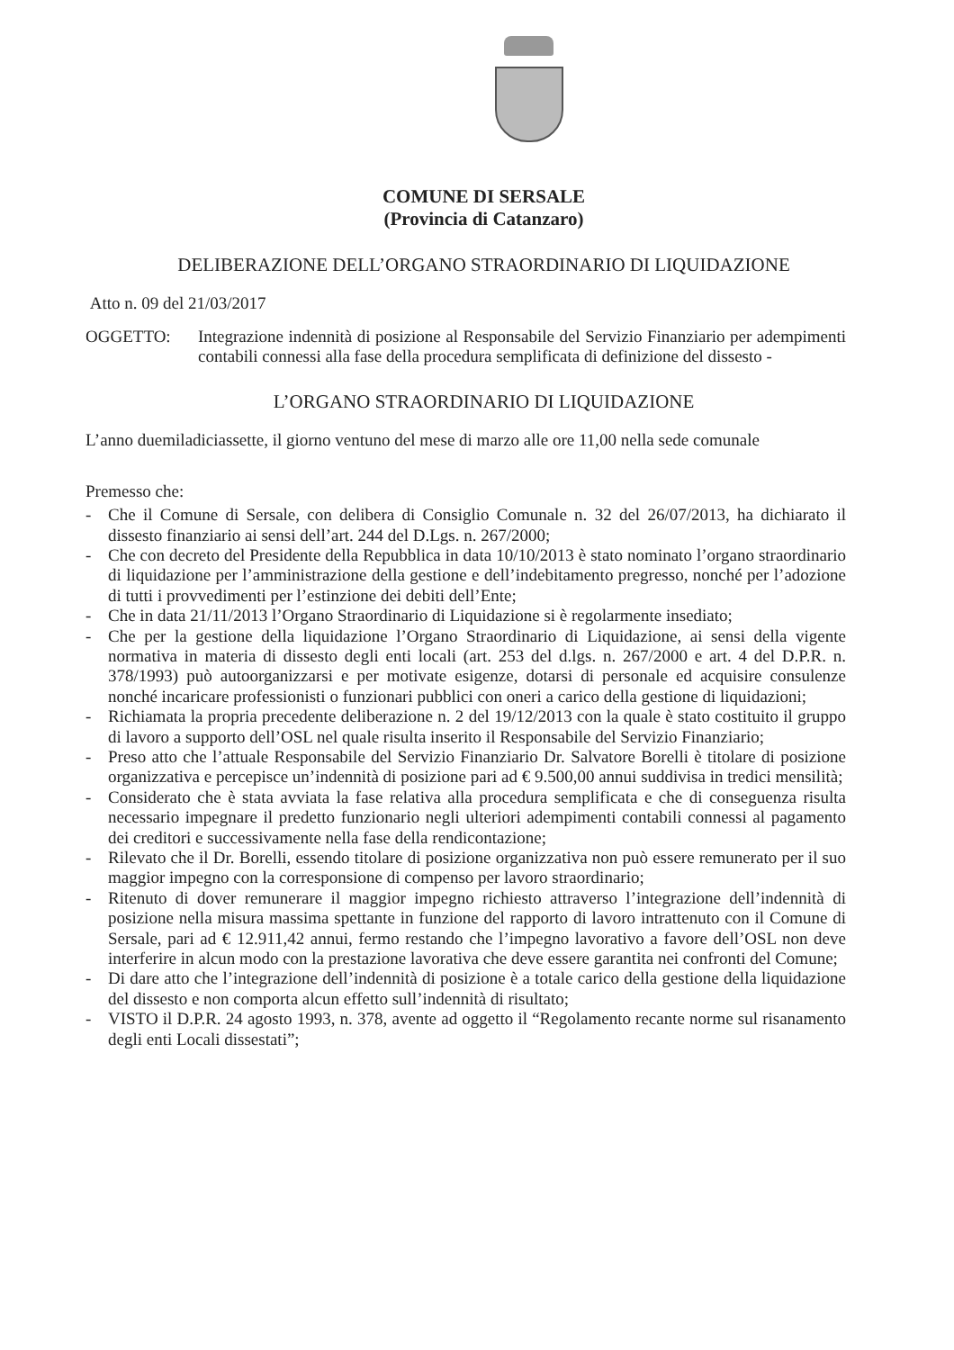COMUNE DI SERSALE
(Provincia di Catanzaro)
DELIBERAZIONE DELL’ORGANO STRAORDINARIO DI LIQUIDAZIONE
Atto n. 09 del 21/03/2017
OGGETTO: Integrazione indennità di posizione al Responsabile del Servizio Finanziario per adempimenti contabili connessi alla fase della procedura semplificata di definizione del dissesto -
L’ORGANO STRAORDINARIO DI LIQUIDAZIONE
L’anno duemiladiciassette, il giorno ventuno del mese di marzo alle ore 11,00 nella sede comunale
Premesso che:
- Che il Comune di Sersale, con delibera di Consiglio Comunale n. 32 del 26/07/2013, ha dichiarato il dissesto finanziario ai sensi dell’art. 244 del D.Lgs. n. 267/2000;
- Che con decreto del Presidente della Repubblica in data 10/10/2013 è stato nominato l’organo straordinario di liquidazione per l’amministrazione della gestione e dell’indebitamento pregresso, nonché per l’adozione di tutti i provvedimenti per l’estinzione dei debiti dell’Ente;
- Che in data 21/11/2013 l’Organo Straordinario di Liquidazione si è regolarmente insediato;
- Che per la gestione della liquidazione l’Organo Straordinario di Liquidazione, ai sensi della vigente normativa in materia di dissesto degli enti locali (art. 253 del d.lgs. n. 267/2000 e art. 4 del D.P.R. n. 378/1993) può autoorganizzarsi e per motivate esigenze, dotarsi di personale ed acquisire consulenze nonché incaricare professionisti o funzionari pubblici con oneri a carico della gestione di liquidazioni;
- Richiamata la propria precedente deliberazione n. 2 del 19/12/2013 con la quale è stato costituito il gruppo di lavoro a supporto dell’OSL nel quale risulta inserito il Responsabile del Servizio Finanziario;
- Preso atto che l’attuale Responsabile del Servizio Finanziario Dr. Salvatore Borelli è titolare di posizione organizzativa e percepisce un’indennità di posizione pari ad € 9.500,00 annui suddivisa in tredici mensilità;
- Considerato che è stata avviata la fase relativa alla procedura semplificata e che di conseguenza risulta necessario impegnare il predetto funzionario negli ulteriori adempimenti contabili connessi al pagamento dei creditori e successivamente nella fase della rendicontazione;
- Rilevato che il Dr. Borelli, essendo titolare di posizione organizzativa non può essere remunerato per il suo maggior impegno con la corresponsione di compenso per lavoro straordinario;
- Ritenuto di dover remunerare il maggior impegno richiesto attraverso l’integrazione dell’indennità di posizione nella misura massima spettante in funzione del rapporto di lavoro intrattenuto con il Comune di Sersale, pari ad € 12.911,42 annui, fermo restando che l’impegno lavorativo a favore dell’OSL non deve interferire in alcun modo con la prestazione lavorativa che deve essere garantita nei confronti del Comune;
- Di dare atto che l’integrazione dell’indennità di posizione è a totale carico della gestione della liquidazione del dissesto e non comporta alcun effetto sull’indennità di risultato;
- VISTO il D.P.R. 24 agosto 1993, n. 378, avente ad oggetto il “Regolamento recante norme sul risanamento degli enti Locali dissestati”;